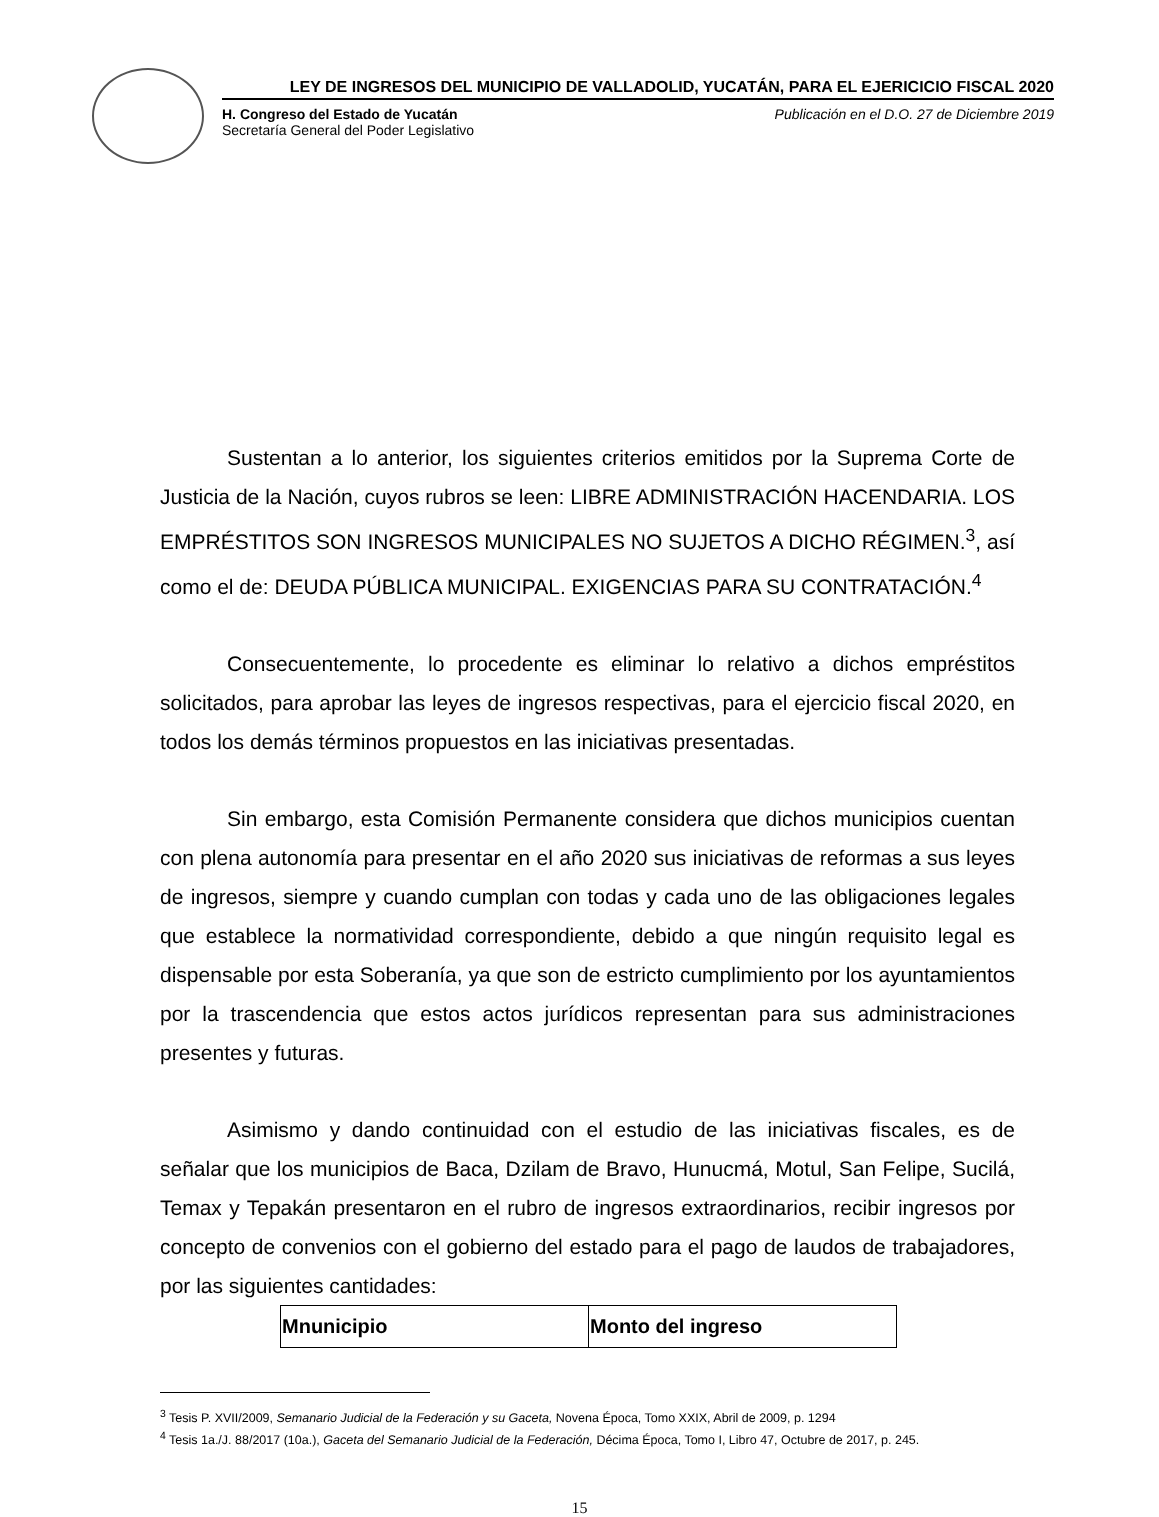LEY DE INGRESOS DEL MUNICIPIO DE VALLADOLID, YUCATÁN, PARA EL EJERICICIO FISCAL 2020
H. Congreso del Estado de Yucatán
Secretaría General del Poder Legislativo
Publicación en el D.O. 27 de Diciembre 2019
Sustentan a lo anterior, los siguientes criterios emitidos por la Suprema Corte de Justicia de la Nación, cuyos rubros se leen: LIBRE ADMINISTRACIÓN HACENDARIA. LOS EMPRÉSTITOS SON INGRESOS MUNICIPALES NO SUJETOS A DICHO RÉGIMEN.<sup>3</sup>, así como el de: DEUDA PÚBLICA MUNICIPAL. EXIGENCIAS PARA SU CONTRATACIÓN.<sup>4</sup>
Consecuentemente, lo procedente es eliminar lo relativo a dichos empréstitos solicitados, para aprobar las leyes de ingresos respectivas, para el ejercicio fiscal 2020, en todos los demás términos propuestos en las iniciativas presentadas.
Sin embargo, esta Comisión Permanente considera que dichos municipios cuentan con plena autonomía para presentar en el año 2020 sus iniciativas de reformas a sus leyes de ingresos, siempre y cuando cumplan con todas y cada uno de las obligaciones legales que establece la normatividad correspondiente, debido a que ningún requisito legal es dispensable por esta Soberanía, ya que son de estricto cumplimiento por los ayuntamientos por la trascendencia que estos actos jurídicos representan para sus administraciones presentes y futuras.
Asimismo y dando continuidad con el estudio de las iniciativas fiscales, es de señalar que los municipios de Baca, Dzilam de Bravo, Hunucmá, Motul, San Felipe, Sucilá, Temax y Tepakán presentaron en el rubro de ingresos extraordinarios, recibir ingresos por concepto de convenios con el gobierno del estado para el pago de laudos de trabajadores, por las siguientes cantidades:
| Mnunicipio | Monto del ingreso |
| --- | --- |
<sup>3</sup> Tesis P. XVII/2009, Semanario Judicial de la Federación y su Gaceta, Novena Época, Tomo XXIX, Abril de 2009, p. 1294
<sup>4</sup> Tesis 1a./J. 88/2017 (10a.), Gaceta del Semanario Judicial de la Federación, Décima Época, Tomo I, Libro 47, Octubre de 2017, p. 245.
15